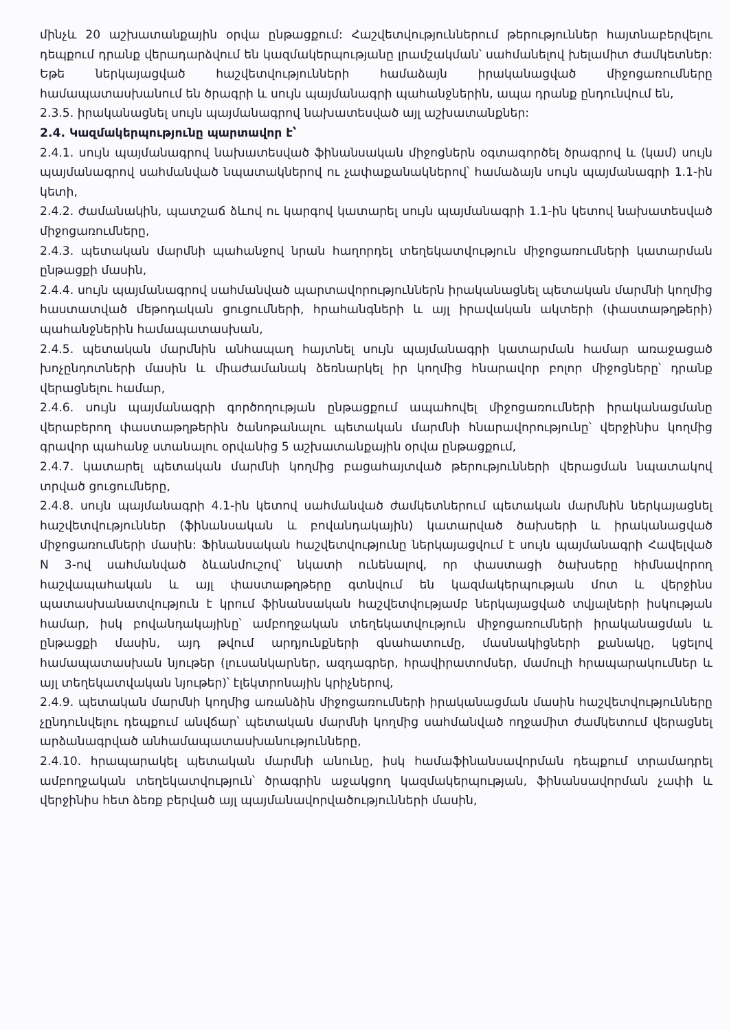մինչև 20 աշխատանքային օրվա ընթացքում: Հաշվետվություններում թերություններ հայտնաբերվելու դեպքում դրանք վերադարձվում են կազմակերպությանը լրամշակման՝ սահմանելով խելամիտ ժամկետներ: Եթե ներկայացված հաշվետվությունների համաձայն իրականացված միջոցառումները համապատասխանում են ծրագրի և սույն պայմանագրի պահանջներին, ապա դրանք ընդունվում են,
2.3.5. իրականացնել սույն պայմանագրով նախատեսված այլ աշխատանքներ:
2.4. Կազմակերպությունը պարտավոր է՝
2.4.1. սույն պայմանագրով նախատեսված ֆինանսական միջոցներն օգտագործել ծրագրով և (կամ) սույն պայմանագրով սահմանված նպատակներով ու չափաքանակներով՝ համաձայն սույն պայմանագրի 1.1-ին կետի,
2.4.2. ժամանակին, պատշաճ ձևով ու կարգով կատարել սույն պայմանագրի 1.1-ին կետով նախատեսված միջոցառումները,
2.4.3. պետական մարմնի պահանջով նրան հաղորդել տեղեկատվություն միջոցառումների կատարման ընթացքի մասին,
2.4.4. սույն պայմանագրով սահմանված պարտավորություններն իրականացնել պետական մարմնի կողմից հաստատված մեթոդական ցուցումների, հրահանգների և այլ իրավական ակտերի (փաստաթղթերի) պահանջներին համապատասխան,
2.4.5. պետական մարմնին անհապաղ հայտնել սույն պայմանագրի կատարման համար առաջացած խոչընդոտների մասին և միաժամանակ ձեռնարկել իր կողմից հնարավոր բոլոր միջոցները՝ դրանք վերացնելու համար,
2.4.6. սույն պայմանագրի գործողության ընթացքում ապահովել միջոցառումների իրականացմանը վերաբերող փաստաթղթերին ծանոթանալու պետական մարմնի հնարավորությունը՝ վերջինիս կողմից գրավոր պահանջ ստանալու օրվանից 5 աշխատանքային օրվա ընթացքում,
2.4.7. կատարել պետական մարմնի կողմից բացահայտված թերությունների վերացման նպատակով տրված ցուցումները,
2.4.8. սույն պայմանագրի 4.1-ին կետով սահմանված ժամկետներում պետական մարմնին ներկայացնել հաշվետվություններ (ֆինանսական և բովանդակային) կատարված ծախսերի և իրականացված միջոցառումների մասին: Ֆինանսական հաշվետվությունը ներկայացվում է սույն պայմանագրի Հավելված N 3-ով սահմանված ձևանմուշով՝ նկատի ունենալով, որ փաստացի ծախսերը հիմնավորող հաշվապահական և այլ փաստաթղթերը գտնվում են կազմակերպության մոտ և վերջինս պատասխանատվություն է կրում ֆինանսական հաշվետվությամբ ներկայացված տվյալների իսկության համար, իսկ բովանդակայինը՝ ամբողջական տեղեկատվություն միջոցառումների իրականացման և ընթացքի մասին, այդ թվում արդյունքների գնահատումը, մասնակիցների քանակը, կցելով համապատասխան նյութեր (լուսանկարներ, ազդագրեր, հրավիրատոմսեր, մամուլի հրապարակումներ և այլ տեղեկատվական նյութեր)՝ էլեկտրոնային կրիչներով,
2.4.9. պետական մարմնի կողմից առանձին միջոցառումների իրականացման մասին հաշվետվությունները չընդունվելու դեպքում անվճար՝ պետական մարմնի կողմից սահմանված ողջամիտ ժամկետում վերացնել արձանագրված անհամապատասխանությունները,
2.4.10. հրապարակել պետական մարմնի անունը, իսկ համաֆինանսավորման դեպքում տրամադրել ամբողջական տեղեկատվություն՝ ծրագրին աջակցող կազմակերպության, ֆինանսավորման չափի և վերջինիս հետ ձեռք բերված այլ պայմանավորվածությունների մասին,